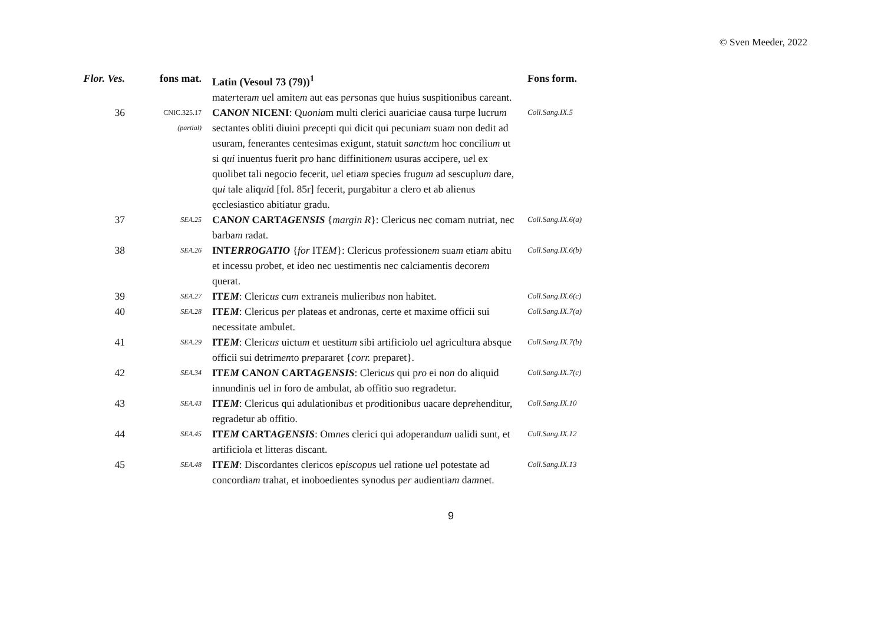© Sven Meeder, 2022
| Flor. Ves. | fons mat. | Latin (Vesoul 73 (79))<sup>1</sup> | Fons form. |
| --- | --- | --- | --- |
| | | mat er tera m u e l amite m aut eas p er sonas que huius suspitionibus careant. | |
| 36 | CNIC.325.17 (partial) | CAN ON NICENI : Q uonia m multi clerici auariciae causa turpe lucru m sectantes obliti diuini p re cepti qui dicit qui pecunia m sua m non dedit ad usuram, fenerantes centesimas exigunt, statuit s anctu m hoc conciliu m ut si q ui inuentus fuerit p ro hanc diffinitione m usuras accipere, u e l ex quolibet tali negocio fecerit, u e l etia m species frugu m ad sescuplu m dare, q ui tale aliq ui d [fol. 85r] fecerit, purgabitur a clero et ab alienus ęcclesiastico abitiatur gradu. | Coll.Sang.IX.5 |
| 37 | SEA.25 | CAN ON CART AGENSIS { margin R }: Clericus nec comam nutriat, nec barba m radat. | Coll.Sang.IX.6(a) |
| 38 | SEA.26 | INT ERROGATIO { for IT EM }: Clericus p ro fessione m sua m etia m abitu et incessu p ro bet, et ideo nec uestimentis nec calciamentis decore m querat. | Coll.Sang.IX.6(b) |
| 39 | SEA.27 | IT EM : Cleric us cu m extraneis mulierib us non habitet. | Coll.Sang.IX.6(c) |
| 40 | SEA.28 | IT EM : Clericus p er plateas et andronas, certe et maxime officii sui necessitate ambulet. | Coll.Sang.IX.7(a) |
| 41 | SEA.29 | IT EM : Cleric us uictu m et uestitu m sibi artificiolo u e l agricultura absque officii sui detrim en to p re pararet { corr. preparet}. | Coll.Sang.IX.7(b) |
| 42 | SEA.34 | IT EM CAN ON CART AGENSIS : Cleric us qui p ro ei n on do aliquid innundinis u e l i n foro de ambulat, ab offitio suo regradetur. | Coll.Sang.IX.7(c) |
| 43 | SEA.43 | IT EM : Clericus qui adulationib us et p ro ditionib us uacare dep re henditur, regradetur ab offitio. | Coll.Sang.IX.10 |
| 44 | SEA.45 | IT EM CART AGENSIS : Om ne s clerici qui adoperandu m ualidi sunt, et artificiola et litteras discant. | Coll.Sang.IX.12 |
| 45 | SEA.48 | IT EM : Discordantes clericos ep iscopu s u e l ratione u e l potestate ad concordia m trahat, et inoboedientes synodus p er audientia m da m net. | Coll.Sang.IX.13 |
9